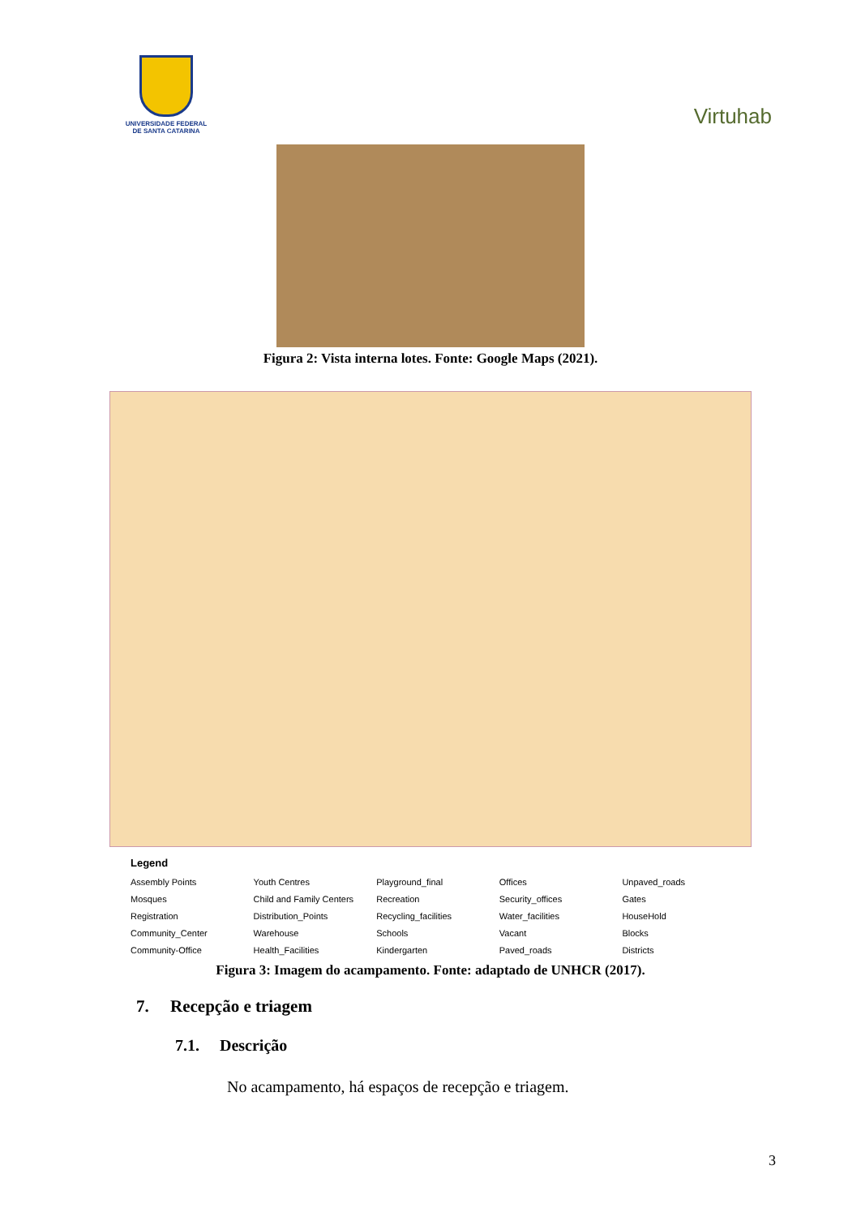UNIVERSIDADE FEDERAL
DE SANTA CATARINA
Virtuhab
Figura 2: Vista interna lotes. Fonte: Google Maps (2021).
Legend
Assembly Points
Mosques
Registration
Community_Center
Community-Office
Youth Centres
Child and Family Centers
Distribution_Points
Warehouse
Health_Facilities
Playground_final
Recreation
Recycling_facilities
Schools
Kindergarten
Offices
Security_offices
Water_facilities
Vacant
Paved_roads
Unpaved_roads
Gates
HouseHold
Blocks
Districts
Figura 3: Imagem do acampamento. Fonte: adaptado de UNHCR (2017).
7. Recepção e triagem
7.1. Descrição
No acampamento, há espaços de recepção e triagem.
3